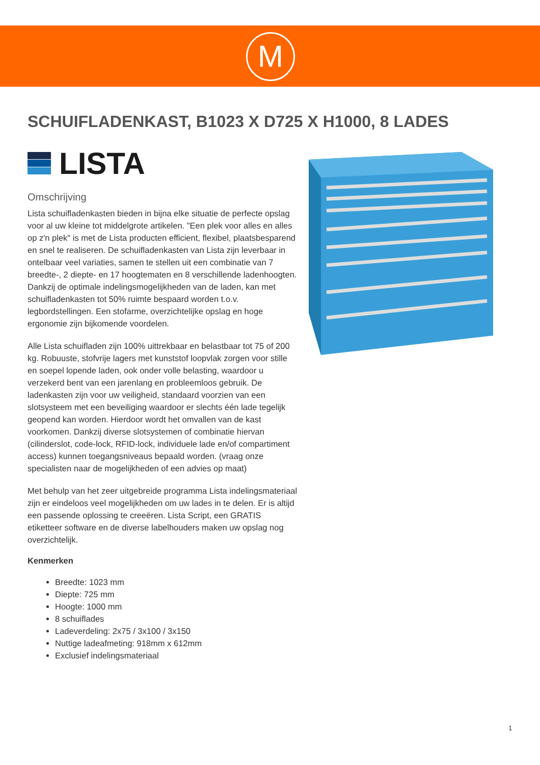M
SCHUIFLADENKAST, B1023 X D725 X H1000, 8 LADES
LISTA
Omschrijving
Lista schuifladenkasten bieden in bijna elke situatie de perfecte opslag voor al uw kleine tot middelgrote artikelen. "Een plek voor alles en alles op z'n plek" is met de Lista producten efficient, flexibel, plaatsbesparend en snel te realiseren. De schuifladenkasten van Lista zijn leverbaar in ontelbaar veel variaties, samen te stellen uit een combinatie van 7 breedte-, 2 diepte- en 17 hoogtematen en 8 verschillende ladenhoogten. Dankzij de optimale indelingsmogelijkheden van de laden, kan met schuifladenkasten tot 50% ruimte bespaard worden t.o.v. legbordstellingen. Een stofarme, overzichtelijke opslag en hoge ergonomie zijn bijkomende voordelen.
Alle Lista schuifladen zijn 100% uittrekbaar en belastbaar tot 75 of 200 kg. Robuuste, stofvrije lagers met kunststof loopvlak zorgen voor stille en soepel lopende laden, ook onder volle belasting, waardoor u verzekerd bent van een jarenlang en probleemloos gebruik. De ladenkasten zijn voor uw veiligheid, standaard voorzien van een slotsysteem met een beveiliging waardoor er slechts één lade tegelijk geopend kan worden. Hierdoor wordt het omvallen van de kast voorkomen. Dankzij diverse slotsystemen of combinatie hiervan (cilinderslot, code-lock, RFID-lock, individuele lade en/of compartiment access) kunnen toegangsniveaus bepaald worden. (vraag onze specialisten naar de mogelijkheden of een advies op maat)
Met behulp van het zeer uitgebreide programma Lista indelingsmateriaal zijn er eindeloos veel mogelijkheden om uw lades in te delen. Er is altijd een passende oplossing te creeëren. Lista Script, een GRATIS etiketteer software en de diverse labelhouders maken uw opslag nog overzichtelijk.
Kenmerken
Breedte: 1023 mm
Diepte: 725 mm
Hoogte: 1000 mm
8 schuiflades
Ladeverdeling: 2x75 / 3x100 / 3x150
Nuttige ladeafmeting: 918mm x 612mm
Exclusief indelingsmateriaal
1